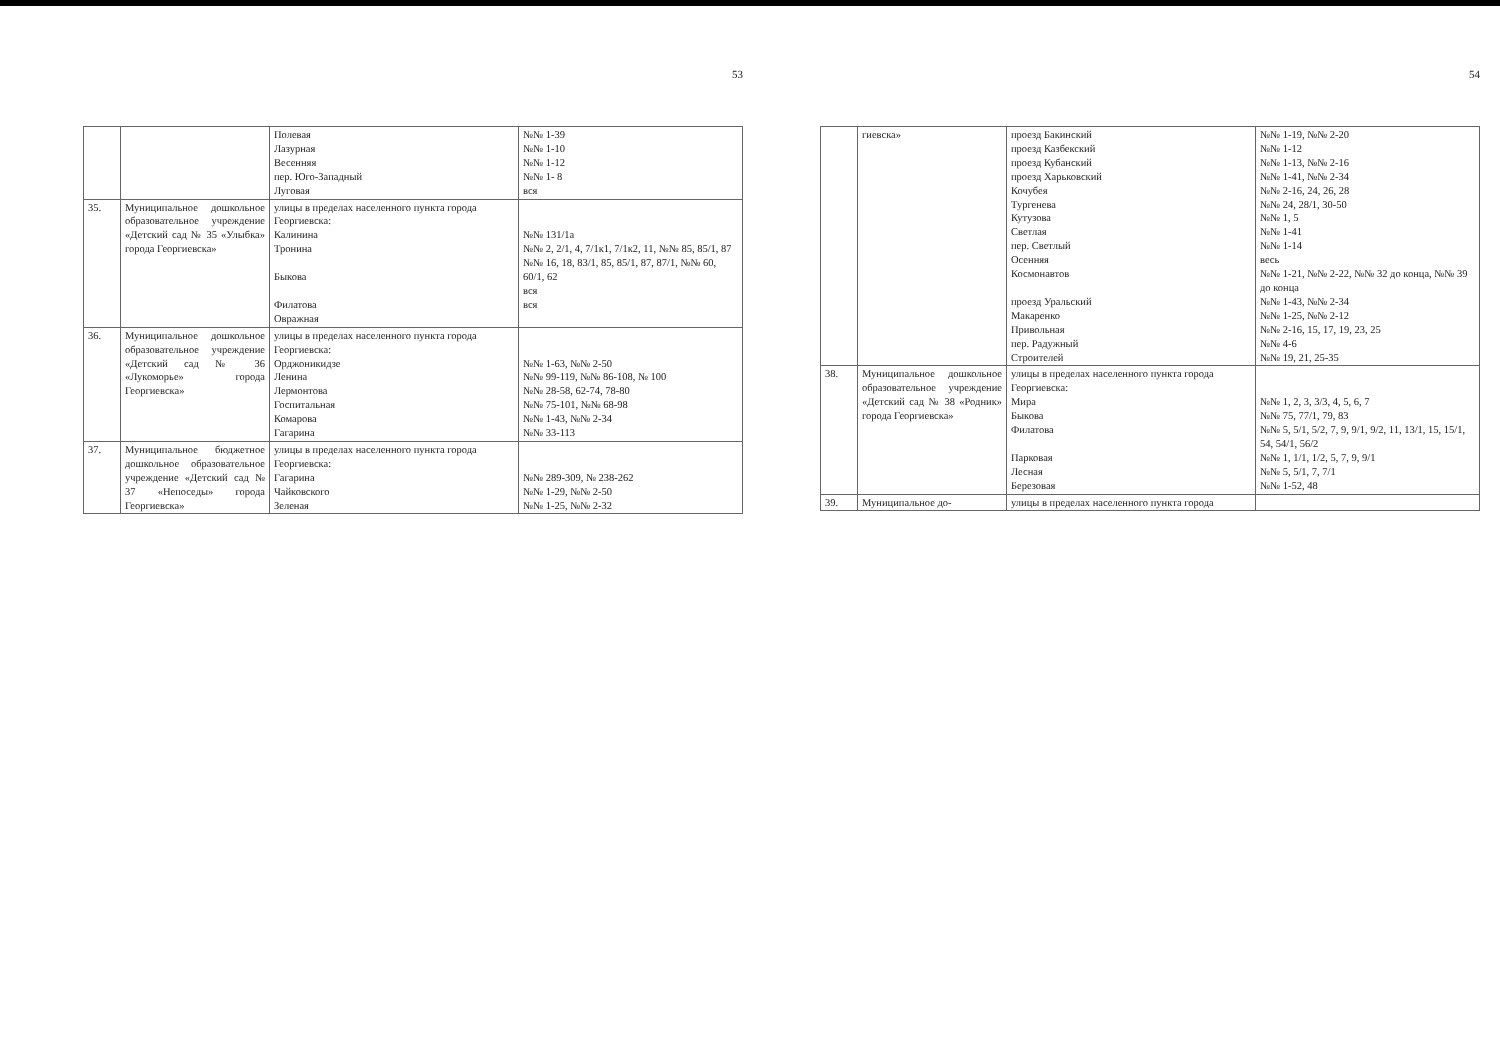53
| | | Полевая Лазурная Весенняя пер. Юго-Западный Луговая | №№ 1-39 №№ 1-10 №№ 1-12 №№ 1- 8 вся |
| 35. | Муниципальное дошкольное образовательное учреждение «Детский сад № 35 «Улыбка» города Георгиевска» | улицы в пределах населенного пункта города Георгиевска: Калинина Тронина Быкова Филатова Овражная | №№ 131/1а №№ 2, 2/1, 4, 7/1к1, 7/1к2, 11, №№ 85, 85/1, 87 №№ 16, 18, 83/1, 85, 85/1, 87, 87/1, №№ 60, 60/1, 62 вся вся |
| 36. | Муниципальное дошкольное образовательное учреждение «Детский сад № 36 «Лукоморье» города Георгиевска» | улицы в пределах населенного пункта города Георгиевска: Орджоникидзе Ленина Лермонтова Госпитальная Комарова Гагарина | №№ 1-63, №№ 2-50 №№ 99-119, №№ 86-108, № 100 №№ 28-58, 62-74, 78-80 №№ 75-101, №№ 68-98 №№ 1-43, №№ 2-34 №№ 33-113 |
| 37. | Муниципальное бюджетное дошкольное образовательное учреждение «Детский сад № 37 «Непоседы» города Георгиевска» | улицы в пределах населенного пункта города Георгиевска: Гагарина Чайковского Зеленая | №№ 289-309, № 238-262 №№ 1-29, №№ 2-50 №№ 1-25, №№ 2-32 |
54
| | гиевска» | проезд Бакинский проезд Казбекский проезд Кубанский проезд Харьковский Кочубея Тургенева Кутузова Светлая пер. Светлый Осенняя Космонавтов проезд Уральский Макаренко Привольная пер. Радужный Строителей | №№ 1-19, №№ 2-20 №№ 1-12 №№ 1-13, №№ 2-16 №№ 1-41, №№ 2-34 №№ 2-16, 24, 26, 28 №№ 24, 28/1, 30-50 №№ 1, 5 №№ 1-41 №№ 1-14 весь №№ 1-21, №№ 2-22, №№ 32 до конца, №№ 39 до конца №№ 1-43, №№ 2-34 №№ 1-25, №№ 2-12 №№ 2-16, 15, 17, 19, 23, 25 №№ 4-6 №№ 19, 21, 25-35 |
| 38. | Муниципальное дошкольное образовательное учреждение «Детский сад № 38 «Родник» города Георгиевска» | улицы в пределах населенного пункта города Георгиевска: Мира Быкова Филатова Парковая Лесная Березовая | №№ 1, 2, 3, 3/3, 4, 5, 6, 7 №№ 75, 77/1, 79, 83 №№ 5, 5/1, 5/2, 7, 9, 9/1, 9/2, 11, 13/1, 15, 15/1, 54, 54/1, 56/2 №№ 1, 1/1, 1/2, 5, 7, 9, 9/1 №№ 5, 5/1, 7, 7/1 №№ 1-52, 48 |
| 39. | Муниципальное до- | улицы в пределах населенного пункта города | |